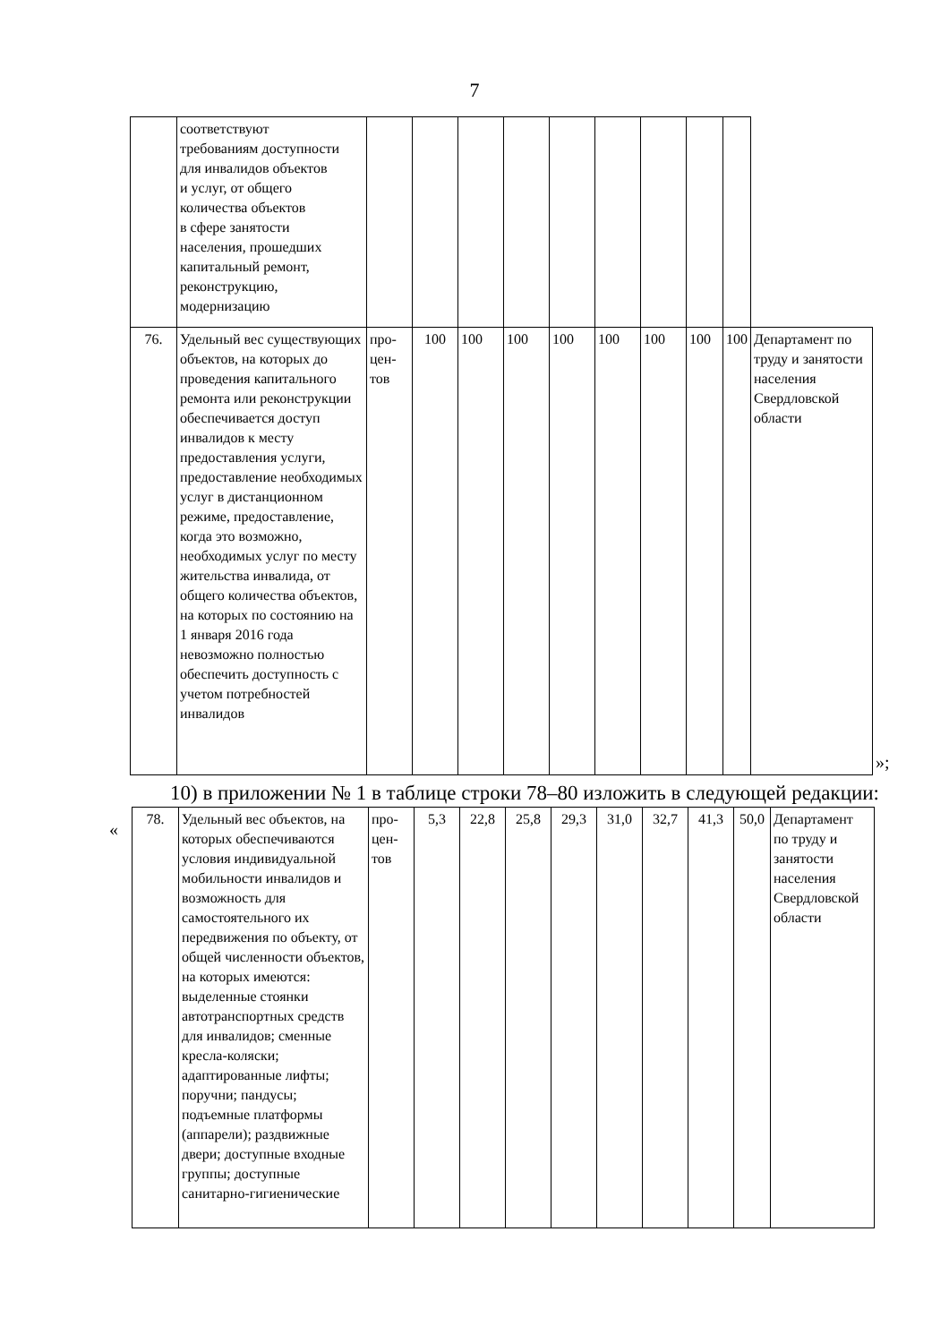7
| | соответствуют требованиям доступности для инвалидов объектов и услуг, от общего количества объектов в сфере занятости населения, прошедших капитальный ремонт, реконструкцию, модернизацию | | | | | | | | | | |
| 76. | Удельный вес существующих объектов, на которых до проведения капитального ремонта или реконструкции обеспечивается доступ инвалидов к месту предоставления услуги, предоставление необходимых услуг в дистанционном режиме, предоставление, когда это возможно, необходимых услуг по месту жительства инвалида, от общего количества объектов, на которых по состоянию на 1 января 2016 года невозможно полностью обеспечить доступность с учетом потребностей инвалидов | про- цен- тов | 100 | 100 | 100 | 100 | 100 | 100 | 100 | 100 | Департамент по труду и занятости населения Свердловской области |
»;
10) в приложении № 1 в таблице строки 78–80 изложить в следующей редакции:
«
| 78. | Удельный вес объектов, на которых обеспечиваются условия индивидуальной мобильности инвалидов и возможность для самостоятельного их передвижения по объекту, от общей численности объектов, на которых имеются: выделенные стоянки автотранспортных средств для инвалидов; сменные кресла-коляски; адаптированные лифты; поручни; пандусы; подъемные платформы (аппарели); раздвижные двери; доступные входные группы; доступные санитарно-гигиенические | про- цен- тов | 5,3 | 22,8 | 25,8 | 29,3 | 31,0 | 32,7 | 41,3 | 50,0 | Департамент по труду и занятости населения Свердловской области |